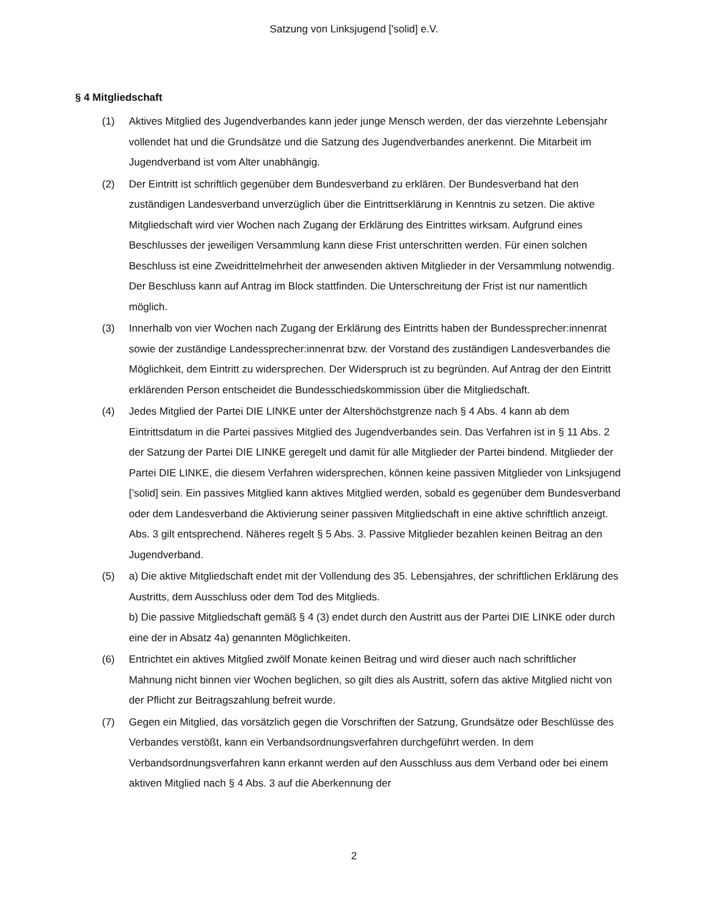Satzung von Linksjugend ['solid] e.V.
§ 4 Mitgliedschaft
(1) Aktives Mitglied des Jugendverbandes kann jeder junge Mensch werden, der das vierzehnte Lebensjahr vollendet hat und die Grundsätze und die Satzung des Jugendverbandes aner­kennt. Die Mitarbeit im Jugendverband ist vom Alter unabhängig.
(2) Der Eintritt ist schriftlich gegenüber dem Bundesverband zu erklären. Der Bundesverband hat den zuständigen Landesverband unverzüglich über die Eintrittserklärung in Kenntnis zu setzen. Die aktive Mitgliedschaft wird vier Wochen nach Zugang der Erklärung des Eintrittes wirksam. Aufgrund eines Beschlusses der jeweiligen Versammlung kann diese Frist unterschritten werden. Für einen solchen Beschluss ist eine Zweidrittelmehrheit der anwesenden aktiven Mitglieder in der Versammlung notwendig. Der Beschluss kann auf Antrag im Block stattfinden. Die Unterschreitung der Frist ist nur namentlich möglich.
(3) Innerhalb von vier Wochen nach Zugang der Erklärung des Eintritts haben der Bundessprecher:innenrat sowie der zuständige Landessprecher:innenrat bzw. der Vorstand des zuständigen Landesverbandes die Möglichkeit, dem Eintritt zu widersprechen. Der Widerspruch ist zu begründen. Auf Antrag der den Eintritt erklärenden Person entscheidet die Bundesschiedskommission über die Mitgliedschaft.
(4) Jedes Mitglied der Partei DIE LINKE unter der Altershöchstgrenze nach § 4 Abs. 4 kann ab dem Eintrittsdatum in die Partei passives Mitglied des Jugendverbandes sein. Das Verfahren ist in § 11 Abs. 2 der Satzung der Partei DIE LINKE geregelt und damit für alle Mitglieder der Partei bindend. Mitglieder der Partei DIE LINKE, die diesem Verfahren widersprechen, können keine passiven Mitglieder von Linksjugend [’solid] sein. Ein passives Mitglied kann aktives Mitglied werden, sobald es gegenüber dem Bundesverband oder dem Landesverband die Aktivierung seiner passiven Mitgliedschaft in eine aktive schriftlich anzeigt. Abs. 3 gilt entsprechend. Näheres regelt § 5 Abs. 3. Passive Mitglieder bezahlen keinen Beitrag an den Jugendverband.
(5) a) Die aktive Mitgliedschaft endet mit der Vollendung des 35. Lebensjahres, der schriftlichen Erklärung des Austritts, dem Ausschluss oder dem Tod des Mitglieds.
b) Die passive Mitgliedschaft gemäß § 4 (3) endet durch den Austritt aus der Partei DIE LINKE oder durch eine der in Absatz 4a) genannten Möglichkeiten.
(6) Entrichtet ein aktives Mitglied zwölf Monate keinen Beitrag und wird dieser auch nach schriftlicher Mahnung nicht binnen vier Wochen beglichen, so gilt dies als Austritt, sofern das aktive Mitglied nicht von der Pflicht zur Beitragszahlung befreit wurde.
(7) Gegen ein Mitglied, das vorsätzlich gegen die Vorschriften der Satzung, Grundsätze oder Beschlüsse des Verbandes verstößt, kann ein Verbandsordnungsverfahren durchgeführt werden. In dem Verbandsordnungsverfahren kann erkannt werden auf den Ausschluss aus dem Verband oder bei einem aktiven Mitglied nach § 4 Abs. 3 auf die Aberkennung der
2